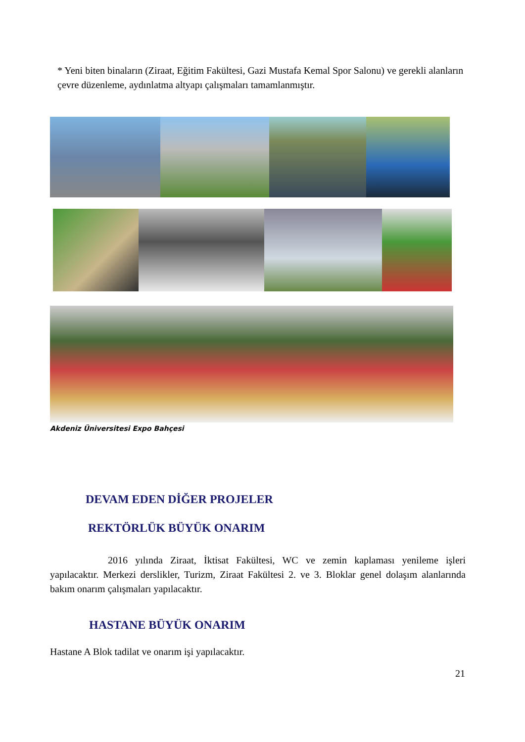* Yeni biten binaların (Ziraat, Eğitim Fakültesi, Gazi Mustafa Kemal Spor Salonu) ve gerekli alanların çevre düzenleme, aydınlatma altyapı çalışmaları tamamlanmıştır.
Akdeniz Üniversitesi Expo Bahçesi
DEVAM EDEN DİĞER PROJELER
REKTÖRLÜK BÜYÜK ONARIM
2016 yılında Ziraat, İktisat Fakültesi, WC ve zemin kaplaması yenileme işleri yapılacaktır. Merkezi derslikler, Turizm, Ziraat Fakültesi 2. ve 3. Bloklar genel dolaşım alanlarında bakım onarım çalışmaları yapılacaktır.
HASTANE BÜYÜK ONARIM
Hastane A Blok tadilat ve onarım işi yapılacaktır.
21